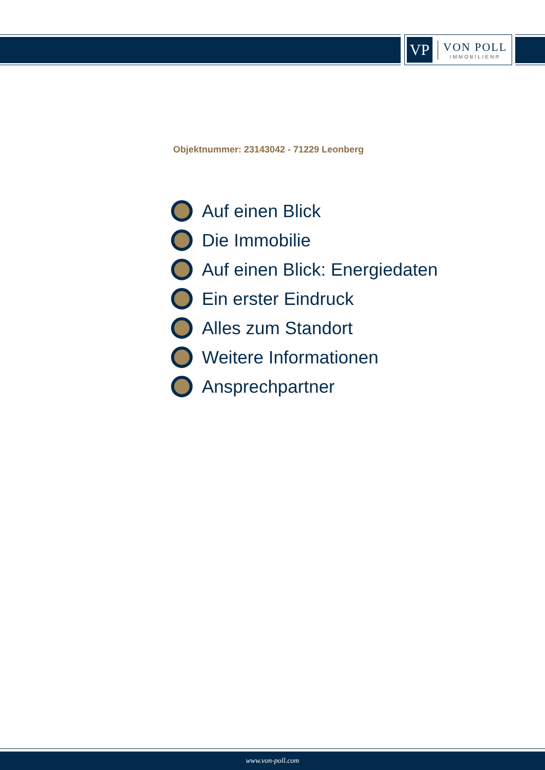VP
VON POLL
IMMOBILIEN®
Objektnummer: 23143042 - 71229 Leonberg
Auf einen Blick
Die Immobilie
Auf einen Blick: Energiedaten
Ein erster Eindruck
Alles zum Standort
Weitere Informationen
Ansprechpartner
www.von-poll.com